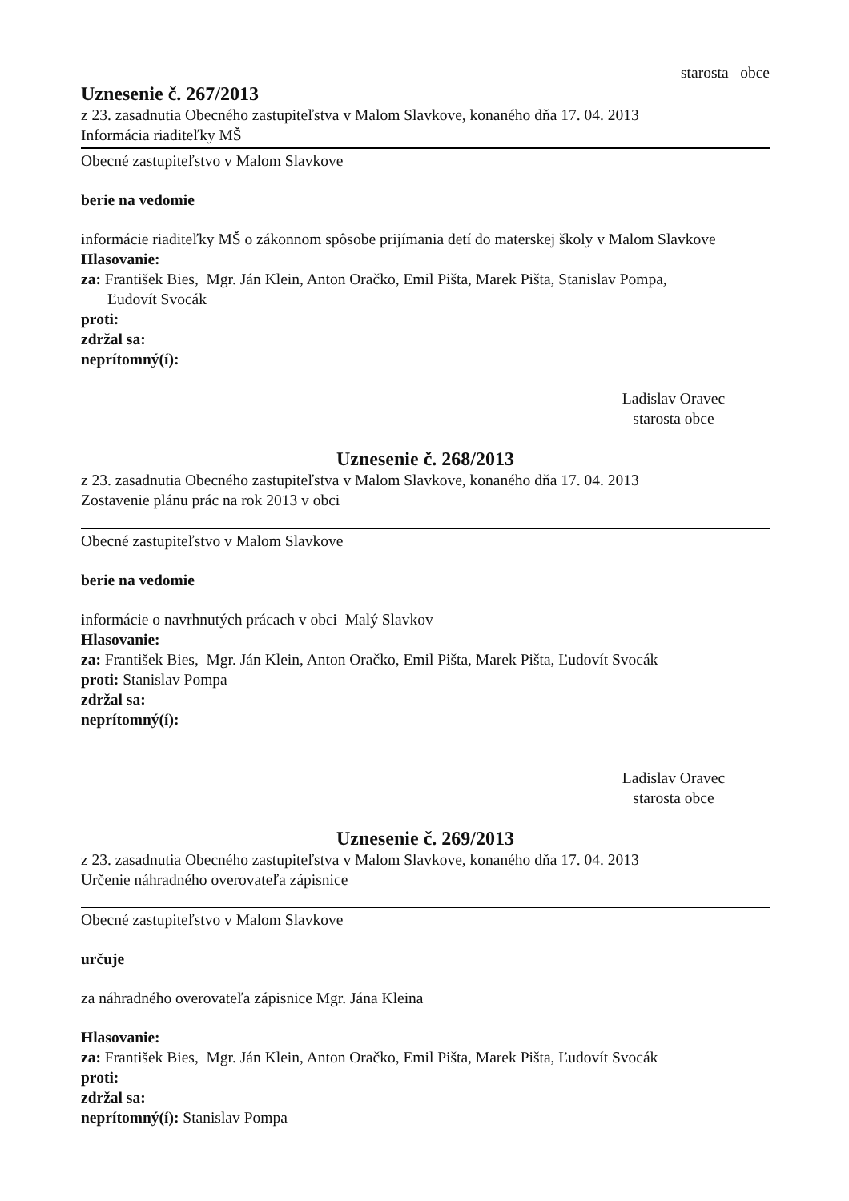starosta obce
Uznesenie č. 267/2013
z 23. zasadnutia Obecného zastupiteľstva v Malom Slavkove, konaného dňa 17. 04. 2013
Informácia riaditeľky MŠ
Obecné zastupiteľstvo v Malom Slavkove
berie na vedomie
informácie riaditeľky MŠ o zákonnom spôsobe prijímania detí do materskej školy v Malom Slavkove
Hlasovanie:
za: František Bies, Mgr. Ján Klein, Anton Oračko, Emil Pišta, Marek Pišta, Stanislav Pompa,
Ľudovít Svocák
proti:
zdržal sa:
neprítomný(í):
Ladislav Oravec
starosta obce
Uznesenie č. 268/2013
z 23. zasadnutia Obecného zastupiteľstva v Malom Slavkove, konaného dňa 17. 04. 2013
Zostavenie plánu prác na rok 2013 v obci
Obecné zastupiteľstvo v Malom Slavkove
berie na vedomie
informácie o navrhnutých prácach v obci Malý Slavkov
Hlasovanie:
za: František Bies, Mgr. Ján Klein, Anton Oračko, Emil Pišta, Marek Pišta, Ľudovít Svocák
proti: Stanislav Pompa
zdržal sa:
neprítomný(í):
Ladislav Oravec
starosta obce
Uznesenie č. 269/2013
z 23. zasadnutia Obecného zastupiteľstva v Malom Slavkove, konaného dňa 17. 04. 2013
Určenie náhradného overovateľa zápisnice
Obecné zastupiteľstvo v Malom Slavkove
určuje
za náhradného overovateľa zápisnice Mgr. Jána Kleina
Hlasovanie:
za: František Bies, Mgr. Ján Klein, Anton Oračko, Emil Pišta, Marek Pišta, Ľudovít Svocák
proti:
zdržal sa:
neprítomný(í): Stanislav Pompa